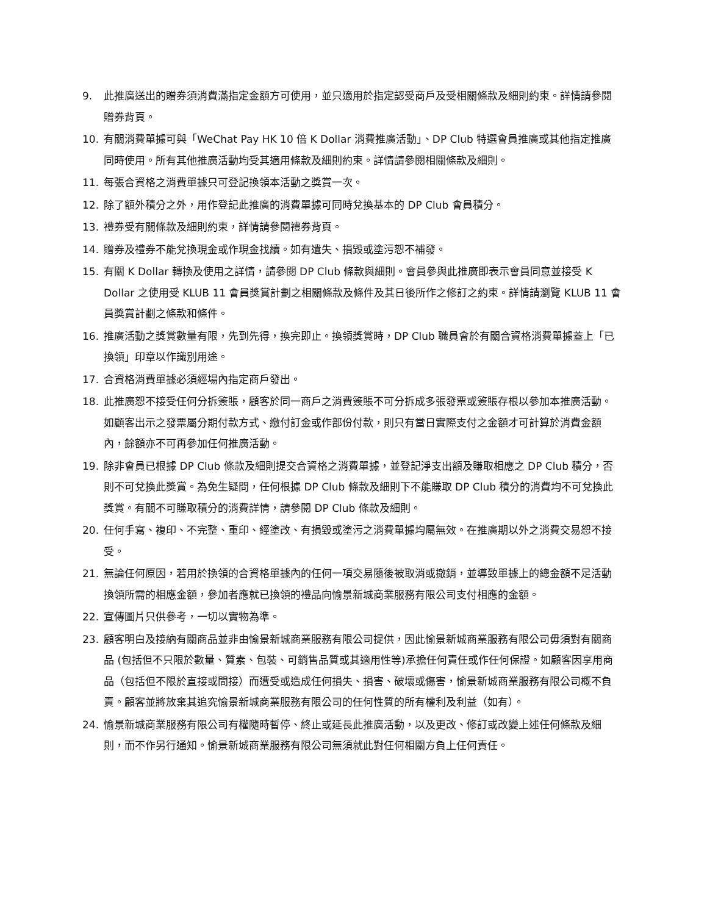9. 此推廣送出的贈券須消費滿指定金額方可使用，並只適用於指定認受商戶及受相關條款及細則約束。詳情請參閱贈券背頁。
10. 有關消費單據可與「WeChat Pay HK 10 倍 K Dollar 消費推廣活動」、DP Club 特選會員推廣或其他指定推廣同時使用。所有其他推廣活動均受其適用條款及細則約束。詳情請參閱相關條款及細則。
11. 每張合資格之消費單據只可登記換領本活動之獎賞一次。
12. 除了額外積分之外，用作登記此推廣的消費單據可同時兌換基本的 DP Club 會員積分。
13. 禮券受有關條款及細則約束，詳情請參閱禮券背頁。
14. 贈券及禮券不能兌換現金或作現金找續。如有遺失、損毀或塗污恕不補發。
15. 有關 K Dollar 轉換及使用之詳情，請參閱 DP Club 條款與細則。會員參與此推廣即表示會員同意並接受 K Dollar 之使用受 KLUB 11 會員獎賞計劃之相關條款及條件及其日後所作之修訂之約束。詳情請瀏覽 KLUB 11 會員獎賞計劃之條款和條件。
16. 推廣活動之獎賞數量有限，先到先得，換完即止。換領獎賞時，DP Club 職員會於有關合資格消費單據蓋上「已換領」印章以作識別用途。
17. 合資格消費單據必須經場內指定商戶發出。
18. 此推廣恕不接受任何分拆簽賬，顧客於同一商戶之消費簽賬不可分拆成多張發票或簽賬存根以參加本推廣活動。如顧客出示之發票屬分期付款方式、繳付訂金或作部份付款，則只有當日實際支付之金額才可計算於消費金額內，餘額亦不可再參加任何推廣活動。
19. 除非會員已根據 DP Club 條款及細則提交合資格之消費單據，並登記淨支出額及賺取相應之 DP Club 積分，否則不可兌換此獎賞。為免生疑問，任何根據 DP Club 條款及細則下不能賺取 DP Club 積分的消費均不可兌換此獎賞。有關不可賺取積分的消費詳情，請參閱 DP Club 條款及細則。
20. 任何手寫、複印、不完整、重印、經塗改、有損毀或塗污之消費單據均屬無效。在推廣期以外之消費交易恕不接受。
21. 無論任何原因，若用於換領的合資格單據內的任何一項交易隨後被取消或撤銷，並導致單據上的總金額不足活動換領所需的相應金額，參加者應就已換領的禮品向愉景新城商業服務有限公司支付相應的金額。
22. 宣傳圖片只供參考，一切以實物為準。
23. 顧客明白及接納有關商品並非由愉景新城商業服務有限公司提供，因此愉景新城商業服務有限公司毋須對有關商品 (包括但不只限於數量、質素、包裝、可銷售品質或其適用性等)承擔任何責任或作任何保證。如顧客因享用商品（包括但不限於直接或間接）而遭受或造成任何損失、損害、破壞或傷害，愉景新城商業服務有限公司概不負責。顧客並將放棄其追究愉景新城商業服務有限公司的任何性質的所有權利及利益（如有）。
24. 愉景新城商業服務有限公司有權隨時暫停、終止或延長此推廣活動，以及更改、修訂或改變上述任何條款及細則，而不作另行通知。愉景新城商業服務有限公司無須就此對任何相關方負上任何責任。